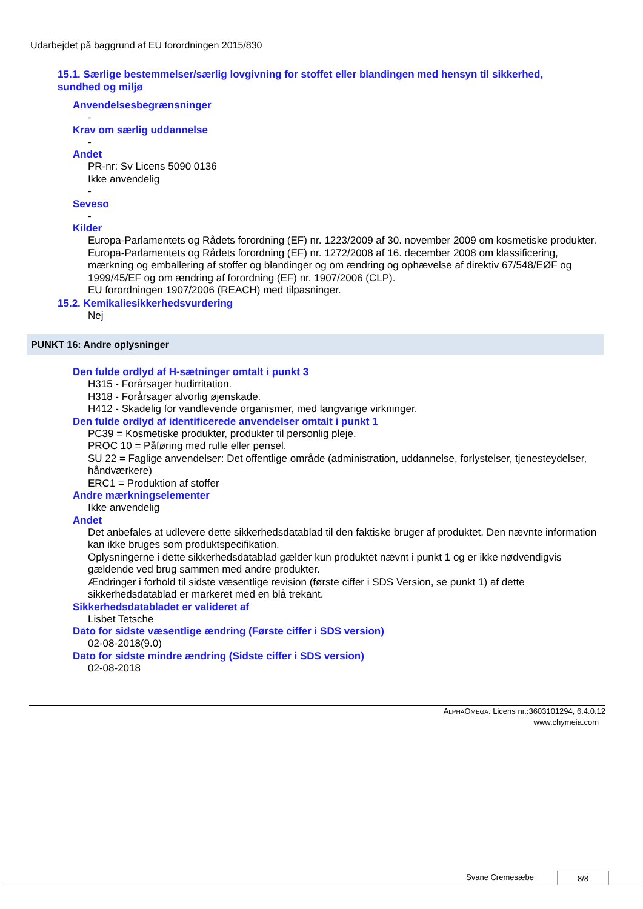Udarbejdet på baggrund af EU forordningen 2015/830
15.1. Særlige bestemmelser/særlig lovgivning for stoffet eller blandingen med hensyn til sikkerhed, sundhed og miljø
Anvendelsesbegrænsninger
-
Krav om særlig uddannelse
-
Andet
PR-nr: Sv Licens 5090 0136
Ikke anvendelig
-
Seveso
-
Kilder
Europa-Parlamentets og Rådets forordning (EF) nr. 1223/2009 af 30. november 2009 om kosmetiske produkter.
Europa-Parlamentets og Rådets forordning (EF) nr. 1272/2008 af 16. december 2008 om klassificering, mærkning og emballering af stoffer og blandinger og om ændring og ophævelse af direktiv 67/548/EØF og 1999/45/EF og om ændring af forordning (EF) nr. 1907/2006 (CLP).
EU forordningen 1907/2006 (REACH) med tilpasninger.
15.2. Kemikaliesikkerhedsvurdering
Nej
PUNKT 16: Andre oplysninger
Den fulde ordlyd af H-sætninger omtalt i punkt 3
H315 - Forårsager hudirritation.
H318 - Forårsager alvorlig øjenskade.
H412 - Skadelig for vandlevende organismer, med langvarige virkninger.
Den fulde ordlyd af identificerede anvendelser omtalt i punkt 1
PC39 = Kosmetiske produkter, produkter til personlig pleje.
PROC 10 = Påføring med rulle eller pensel.
SU 22 = Faglige anvendelser: Det offentlige område (administration, uddannelse, forlystelser, tjenesteydelser, håndværkere)
ERC1 = Produktion af stoffer
Andre mærkningselementer
Ikke anvendelig
Andet
Det anbefales at udlevere dette sikkerhedsdatablad til den faktiske bruger af produktet. Den nævnte information kan ikke bruges som produktspecifikation.
Oplysningerne i dette sikkerhedsdatablad gælder kun produktet nævnt i punkt 1 og er ikke nødvendigvis gældende ved brug sammen med andre produkter.
Ændringer i forhold til sidste væsentlige revision (første ciffer i SDS Version, se punkt 1) af dette sikkerhedsdatablad er markeret med en blå trekant.
Sikkerhedsdatabladet er valideret af
Lisbet Tetsche
Dato for sidste væsentlige ændring (Første ciffer i SDS version)
02-08-2018(9.0)
Dato for sidste mindre ændring (Sidste ciffer i SDS version)
02-08-2018
ALPHAOMEGA. Licens nr.:3603101294, 6.4.0.12
www.chymeia.com
Svane Cremesæbe 8/8